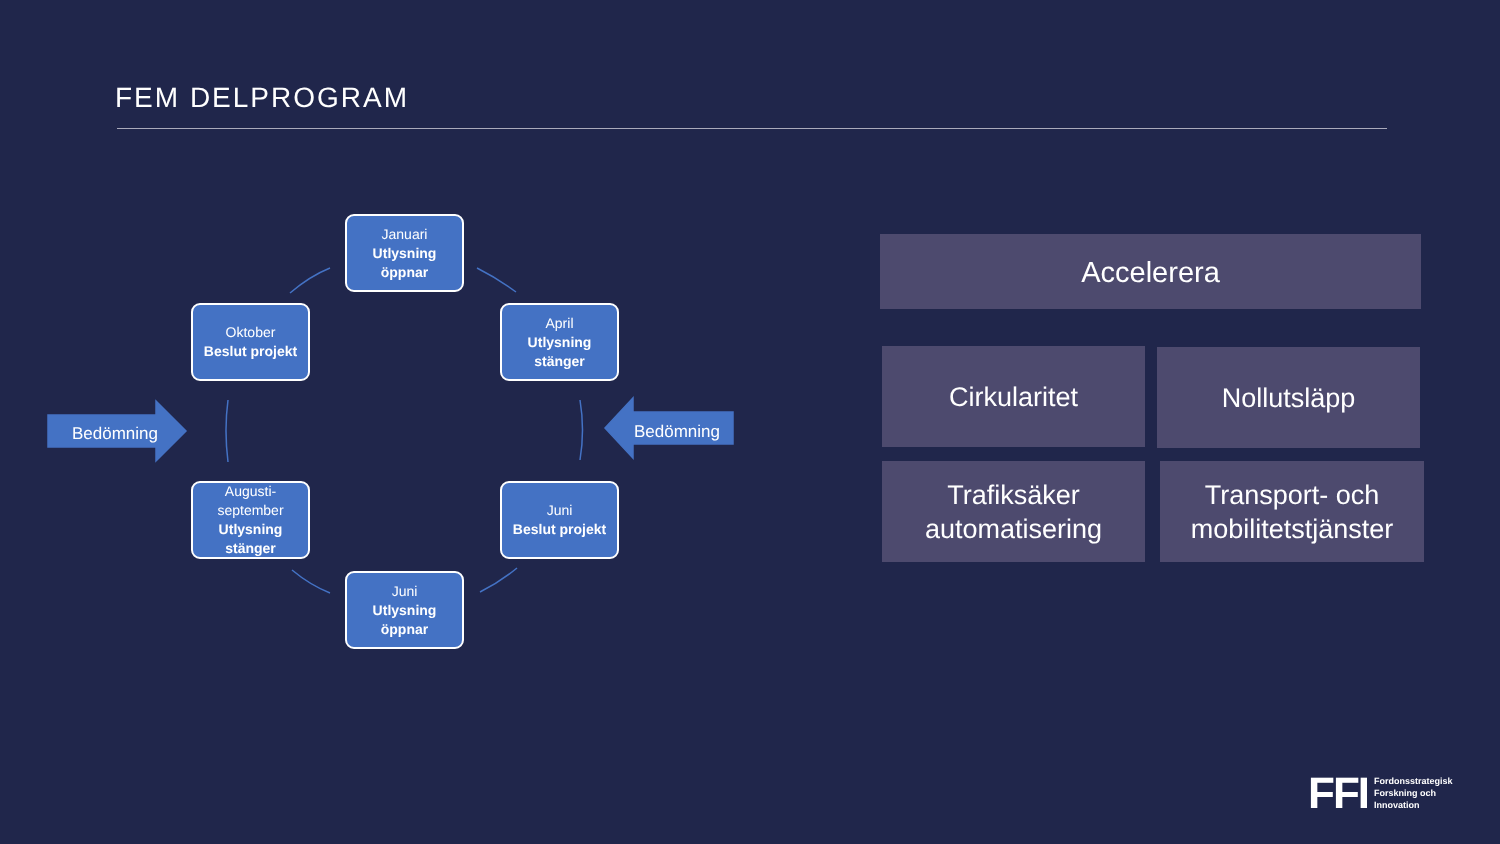FEM DELPROGRAM
Bedömning Bedömning
Januari
Utlysning öppnar
Oktober
Beslut projekt
April
Utlysning stänger
Augusti-september
Utlysning stänger
Juni
Beslut projekt
Juni
Utlysning öppnar
Accelerera
Cirkularitet Nollutsläpp
Trafiksäker automatisering
Transport- och mobilitetstjänster
FFI Fordonsstrategisk
Forskning och
Innovation